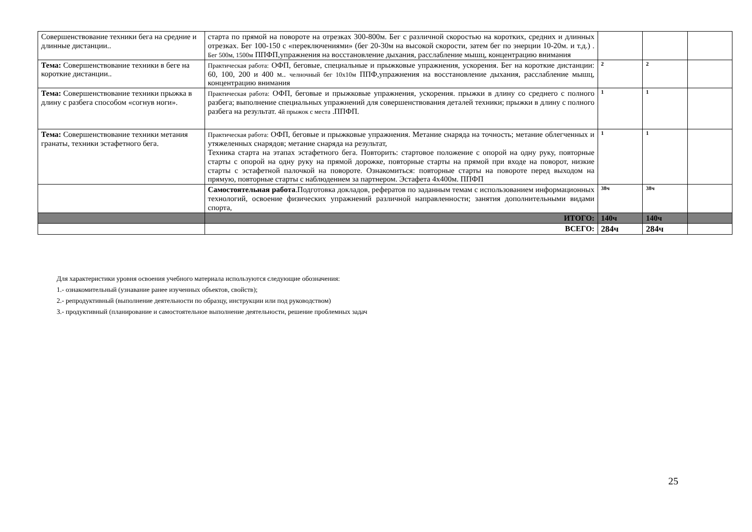| Совершенствование техники бега на средние и длинные дистанции.. | старта по прямой на повороте на отрезках 300-800м. Бег с различной скоростью на коротких, средних и длинных отрезках. Бег 100-150 с «переключениями» (бег 20-30м на высокой скорости, затем бег по энерции 10-20м. и т.д.) . Бег 500м, 1500м ППФП,упражнения на восстановление дыхания, расслабление мышц, концентрацию внимания | | | |
| Тема: Совершенствование техники в беге на короткие дистанции.. | Практическая работа: ОФП, беговые, специальные и прыжковые упражнения, ускорения. Бег на короткие дистанции: 60, 100, 200 и 400 м.. челночный бег 10х10м ППФ,упражнения на восстановление дыхания, расслабление мышц, концентрацию внимания | 2 | 2 | |
| Тема: Совершенствование техники прыжка в длину с разбега способом «согнув ноги». | Практическая работа: ОФП, беговые и прыжковые упражнения, ускорения. прыжки в длину со среднего с полного разбега; выполнение специальных упражнений для совершенствования деталей техники; прыжки в длину с полного разбега на результат. 4й прыжок с места .ППФП. | 1 | 1 | |
| Тема: Совершенствование техники метания гранаты, техники эстафетного бега. | Практическая работа: ОФП, беговые и прыжковые упражнения. Метание снаряда на точность; метание облегченных и утяжеленных снарядов; метание снаряда на результат, Техника старта на этапах эстафетного бега. Повторить: стартовое положение с опорой на одну руку, повторные старты с опорой на одну руку на прямой дорожке, повторные старты на прямой при входе на поворот, низкие старты с эстафетной палочкой на повороте. Ознакомиться: повторные старты на повороте перед выходом на прямую, повторные старты с наблюдением за партнером. Эстафета 4х400м. ППФП | 1 | 1 | |
| | Самостоятельная работа .Подготовка докладов, рефератов по заданным темам с использованием информационных технологий, освоение физических упражнений различной направленности; занятия дополнительными видами спорта, | 38ч | 38ч | |
| | ИТОГО: | 140ч | 140ч | |
| | ВСЕГО: | 284ч | 284ч | |
Для характеристики уровня освоения учебного материала используются следующие обозначения:
1.- ознакомительный (узнавание ранее изученных объектов, свойств);
2.- репродуктивный (выполнение деятельности по образцу, инструкции или под руководством)
3.- продуктивный (планирование и самостоятельное выполнение деятельности, решение проблемных задач
25